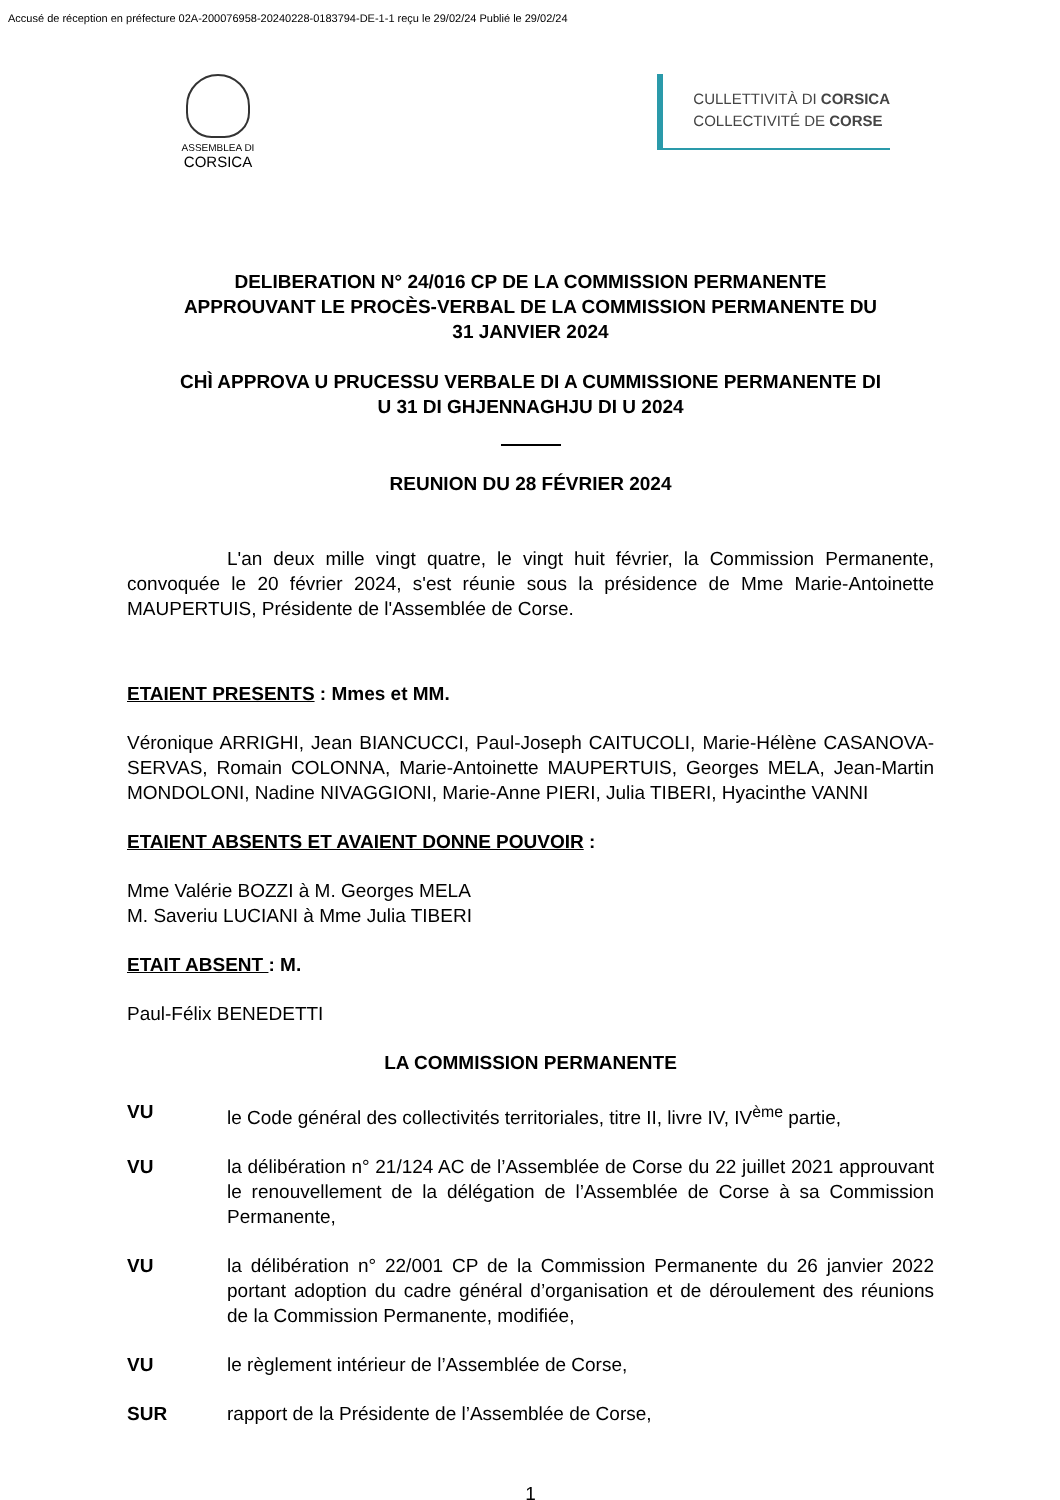Accusé de réception en préfecture 02A-200076958-20240228-0183794-DE-1-1 reçu le 29/02/24 Publié le 29/02/24
ASSEMBLEA DI
CORSICA
CULLETTIVITÀ DI CORSICA
COLLECTIVITÉ DE CORSE
DELIBERATION N° 24/016 CP DE LA COMMISSION PERMANENTE
APPROUVANT LE PROCÈS-VERBAL DE LA COMMISSION PERMANENTE DU
31 JANVIER 2024
CHÌ APPROVA U PRUCESSU VERBALE DI A CUMMISSIONE PERMANENTE DI
U 31 DI GHJENNAGHJU DI U 2024
REUNION DU 28 FÉVRIER 2024
L'an deux mille vingt quatre, le vingt huit février, la Commission Permanente, convoquée le 20 février 2024, s'est réunie sous la présidence de Mme Marie-Antoinette MAUPERTUIS, Présidente de l'Assemblée de Corse.
ETAIENT PRESENTS : Mmes et MM.
Véronique ARRIGHI, Jean BIANCUCCI, Paul-Joseph CAITUCOLI, Marie-Hélène CASANOVA-SERVAS, Romain COLONNA, Marie-Antoinette MAUPERTUIS, Georges MELA, Jean-Martin MONDOLONI, Nadine NIVAGGIONI, Marie-Anne PIERI, Julia TIBERI, Hyacinthe VANNI
ETAIENT ABSENTS ET AVAIENT DONNE POUVOIR :
Mme Valérie BOZZI à M. Georges MELA
M. Saveriu LUCIANI à Mme Julia TIBERI
ETAIT ABSENT : M.
Paul-Félix BENEDETTI
LA COMMISSION PERMANENTE
VU le Code général des collectivités territoriales, titre II, livre IV, IV<sup>ème</sup> partie,
VU la délibération n° 21/124 AC de l’Assemblée de Corse du 22 juillet 2021 approuvant le renouvellement de la délégation de l’Assemblée de Corse à sa Commission Permanente,
VU la délibération n° 22/001 CP de la Commission Permanente du 26 janvier 2022 portant adoption du cadre général d’organisation et de déroulement des réunions de la Commission Permanente, modifiée,
VU le règlement intérieur de l’Assemblée de Corse,
SUR rapport de la Présidente de l’Assemblée de Corse,
1